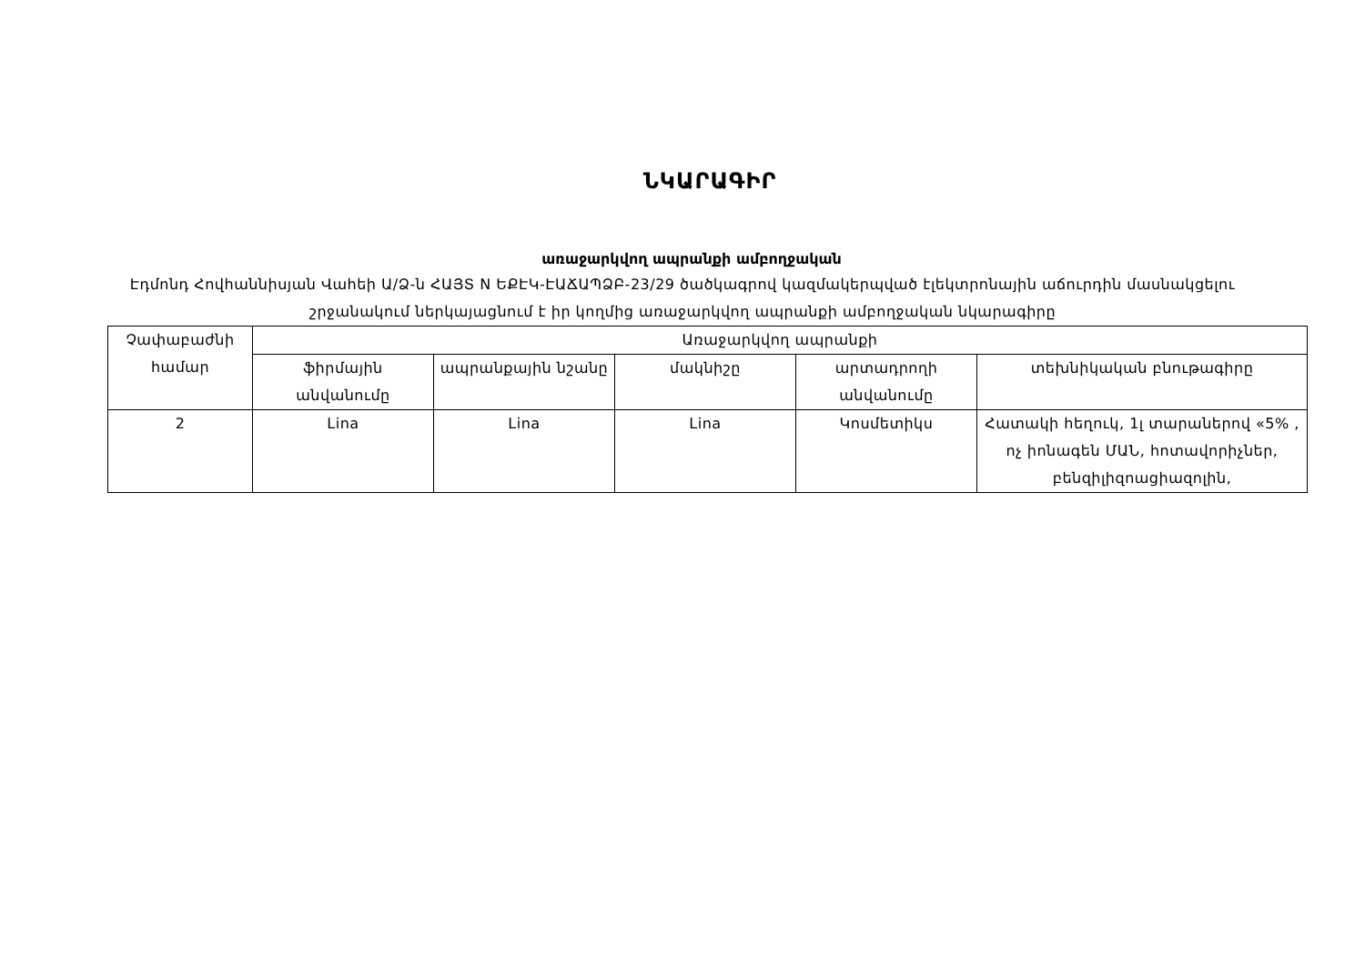ՆԿԱՐԱԳԻՐ
առաջարկվող ապրանքի ամբողջական
Էդմոնդ Հովհաննիսյան Վահեի Ա/Ձ-ն ՀԱՅՏ N ԵՔԷԿ-ԷԱՃԱՊՁԲ-23/29 ծածկագրով կազմակերպված էլեկտրոնային աճուրդին մասնակցելու շրջանակում ներկայացնում է իր կողմից առաջարկվող ապրանքի ամբողջական նկարագիրը
| Չափաբաժնի համար | Առաջարկվող ապրանքի | | | | |
| | ֆիրմային անվանումը | ապրանքային նշանը | մակնիշը | արտադրողի անվանումը | տեխնիկական բնութագիրը |
| 2 | Lina | Lina | Lina | Կոսմետիկս | Հատակի հեղուկ, 1լ տարաներով «5% , ոչ իոնագեն ՄԱՆ, հոտավորիչներ, բենզիլիզոացիազոլին, |